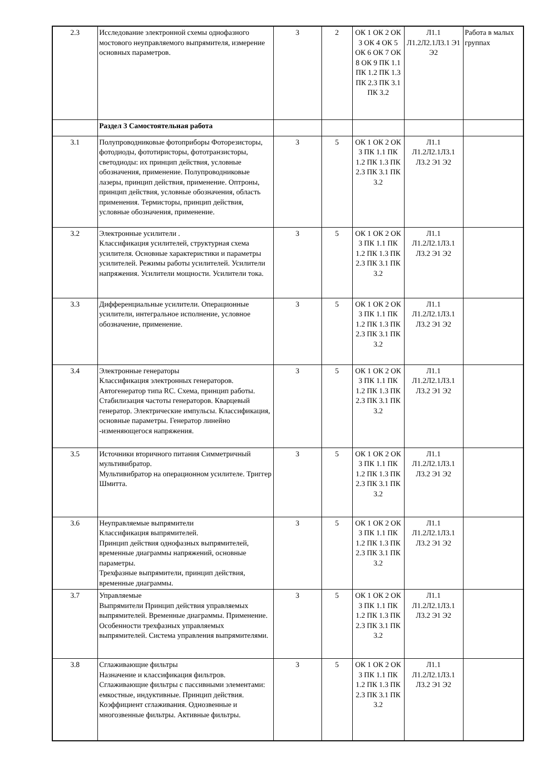| 2.3 | Исследование электронной схемы однофазного мостового неуправляемого выпрямителя, измерение основных параметров. | 3 | 2 | ОК 1 ОК 2 ОК 3 ОК 4 ОК 5 ОК 6 ОК 7 ОК 8 ОК 9 ПК 1.1 ПК 1.2 ПК 1.3 ПК 2.3 ПК 3.1 ПК 3.2 | Л1.1 Л1.2Л2.1Л3.1 Э1 Э2 | Работа в малых группах |
| | Раздел 3 Самостоятельная работа | | | | | |
| 3.1 | Полупроводниковые фотоприборы Фоторезисторы, фотодиоды, фототиристоры, фототранзисторы, светодиоды: их принцип действия, условные обозначения, применение. Полупроводниковые лазеры, принцип действия, применение. Оптроны, принцип действия, условные обозначения, область применения. Термисторы, принцип действия, условные обозначения, применение. | 3 | 5 | ОК 1 ОК 2 ОК 3 ПК 1.1 ПК 1.2 ПК 1.3 ПК 2.3 ПК 3.1 ПК 3.2 | Л1.1 Л1.2Л2.1Л3.1 Л3.2 Э1 Э2 | |
| 3.2 | Электронные усилители . Классификация усилителей, структурная схема усилителя. Основные характеристики и параметры усилителей. Режимы работы усилителей. Усилители напряжения. Усилители мощности. Усилители тока. | 3 | 5 | ОК 1 ОК 2 ОК 3 ПК 1.1 ПК 1.2 ПК 1.3 ПК 2.3 ПК 3.1 ПК 3.2 | Л1.1 Л1.2Л2.1Л3.1 Л3.2 Э1 Э2 | |
| 3.3 | Дифференциальные усилители. Операционные усилители, интегральное исполнение, условное обозначение, применение. | 3 | 5 | ОК 1 ОК 2 ОК 3 ПК 1.1 ПК 1.2 ПК 1.3 ПК 2.3 ПК 3.1 ПК 3.2 | Л1.1 Л1.2Л2.1Л3.1 Л3.2 Э1 Э2 | |
| 3.4 | Электронные генераторы Классификация электронных генераторов. Автогенератор типа RC. Схема, принцип работы. Стабилизация частоты генераторов. Кварцевый генератор. Электрические импульсы. Классификация, основные параметры. Генератор линейно -изменяющегося напряжения. | 3 | 5 | ОК 1 ОК 2 ОК 3 ПК 1.1 ПК 1.2 ПК 1.3 ПК 2.3 ПК 3.1 ПК 3.2 | Л1.1 Л1.2Л2.1Л3.1 Л3.2 Э1 Э2 | |
| 3.5 | Источники вторичного питания Симметричный мультивибратор. Мультивибратор на операционном усилителе. Триггер Шмитта. | 3 | 5 | ОК 1 ОК 2 ОК 3 ПК 1.1 ПК 1.2 ПК 1.3 ПК 2.3 ПК 3.1 ПК 3.2 | Л1.1 Л1.2Л2.1Л3.1 Л3.2 Э1 Э2 | |
| 3.6 | Неуправляемые выпрямители Классификация выпрямителей. Принцип действия однофазных выпрямителей, временные диаграммы напряжений, основные параметры. Трехфазные выпрямители, принцип действия, временные диаграммы. | 3 | 5 | ОК 1 ОК 2 ОК 3 ПК 1.1 ПК 1.2 ПК 1.3 ПК 2.3 ПК 3.1 ПК 3.2 | Л1.1 Л1.2Л2.1Л3.1 Л3.2 Э1 Э2 | |
| 3.7 | Управляемые Выпрямители Принцип действия управляемых выпрямителей. Временные диаграммы. Применение. Особенности трехфазных управляемых выпрямителей. Система управления выпрямителями. | 3 | 5 | ОК 1 ОК 2 ОК 3 ПК 1.1 ПК 1.2 ПК 1.3 ПК 2.3 ПК 3.1 ПК 3.2 | Л1.1 Л1.2Л2.1Л3.1 Л3.2 Э1 Э2 | |
| 3.8 | Сглаживающие фильтры Назначение и классификация фильтров. Сглаживающие фильтры с пассивными элементами: емкостные, индуктивные. Принцип действия. Коэффициент сглаживания. Однозвенные и многозвенные фильтры. Активные фильтры. | 3 | 5 | ОК 1 ОК 2 ОК 3 ПК 1.1 ПК 1.2 ПК 1.3 ПК 2.3 ПК 3.1 ПК 3.2 | Л1.1 Л1.2Л2.1Л3.1 Л3.2 Э1 Э2 | |